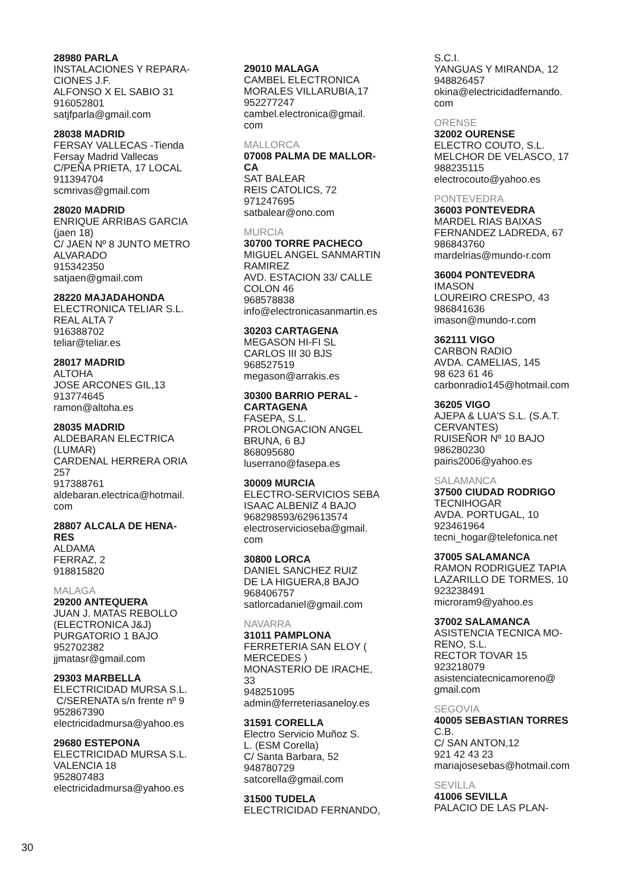28980 PARLA
INSTALACIONES Y REPARA-
CIONES J.F.
ALFONSO X EL SABIO 31
916052801
satjfparla@gmail.com
28038 MADRID
FERSAY VALLECAS -Tienda
Fersay Madrid Vallecas
C/PEÑA PRIETA, 17 LOCAL
911394704
scmrivas@gmail.com
28020 MADRID
ENRIQUE ARRIBAS GARCIA
(jaen 18)
C/ JAEN Nº 8 JUNTO METRO
ALVARADO
915342350
satjaen@gmail.com
28220 MAJADAHONDA
ELECTRONICA TELIAR S.L.
REAL ALTA 7
916388702
teliar@teliar.es
28017 MADRID
ALTOHA
JOSE ARCONES GIL,13
913774645
ramon@altoha.es
28035 MADRID
ALDEBARAN ELECTRICA
(LUMAR)
CARDENAL HERRERA ORIA
257
917388761
aldebaran.electrica@hotmail.
com
28807 ALCALA DE HENA-
RES
ALDAMA
FERRAZ, 2
918815820
MALAGA
29200 ANTEQUERA
JUAN J. MATAS REBOLLO
(ELECTRONICA J&J)
PURGATORIO 1 BAJO
952702382
jjmatasr@gmail.com
29303 MARBELLA
ELECTRICIDAD MURSA S.L.
C/SERENATA s/n frente nº 9
952867390
electricidadmursa@yahoo.es
29680 ESTEPONA
ELECTRICIDAD MURSA S.L.
VALENCIA 18
952807483
electricidadmursa@yahoo.es
29010 MALAGA
CAMBEL ELECTRONICA
MORALES VILLARUBIA,17
952277247
cambel.electronica@gmail.
com
MALLORCA
07008 PALMA DE MALLOR-
CA
SAT BALEAR
REIS CATOLICS, 72
971247695
satbalear@ono.com
MURCIA
30700 TORRE PACHECO
MIGUEL ANGEL SANMARTIN
RAMIREZ
AVD. ESTACION 33/ CALLE
COLON 46
968578838
info@electronicasanmartin.es
30203 CARTAGENA
MEGASON HI-FI SL
CARLOS III 30 BJS
968527519
megason@arrakis.es
30300 BARRIO PERAL -
CARTAGENA
FASEPA, S.L.
PROLONGACION ANGEL
BRUNA, 6 BJ
868095680
luserrano@fasepa.es
30009 MURCIA
ELECTRO-SERVICIOS SEBA
ISAAC ALBENIZ 4 BAJO
968298593/629613574
electroservicioseba@gmail.
com
30800 LORCA
DANIEL SANCHEZ RUIZ
DE LA HIGUERA,8 BAJO
968406757
satlorcadaniel@gmail.com
NAVARRA
31011 PAMPLONA
FERRETERIA SAN ELOY (
MERCEDES )
MONASTERIO DE IRACHE,
33
948251095
admin@ferreteriasaneloy.es
31591 CORELLA
Electro Servicio Muñoz S.
L. (ESM Corella)
C/ Santa Barbara, 52
948780729
satcorella@gmail.com
31500 TUDELA
ELECTRICIDAD FERNANDO,
S.C.I.
YANGUAS Y MIRANDA, 12
948826457
okina@electricidadfernando.
com
ORENSE
32002 OURENSE
ELECTRO COUTO, S.L.
MELCHOR DE VELASCO, 17
988235115
electrocouto@yahoo.es
PONTEVEDRA
36003 PONTEVEDRA
MARDEL RIAS BAIXAS
FERNANDEZ LADREDA, 67
986843760
mardelrias@mundo-r.com
36004 PONTEVEDRA
IMASON
LOUREIRO CRESPO, 43
986841636
imason@mundo-r.com
362111 VIGO
CARBON RADIO
AVDA. CAMELIAS, 145
98 623 61 46
carbonradio145@hotmail.com
36205 VIGO
AJEPA & LUA'S S.L. (S.A.T.
CERVANTES)
RUISEÑOR Nº 10 BAJO
986280230
pairis2006@yahoo.es
SALAMANCA
37500 CIUDAD RODRIGO
TECNIHOGAR
AVDA. PORTUGAL, 10
923461964
tecni_hogar@telefonica.net
37005 SALAMANCA
RAMON RODRIGUEZ TAPIA
LAZARILLO DE TORMES, 10
923238491
microram9@yahoo.es
37002 SALAMANCA
ASISTENCIA TECNICA MO-
RENO, S.L.
RECTOR TOVAR 15
923218079
asistenciatecnicamoreno@
gmail.com
SEGOVIA
40005 SEBASTIAN TORRES
C.B.
C/ SAN ANTON,12
921 42 43 23
mariajosesebas@hotmail.com
SEVILLA
41006 SEVILLA
PALACIO DE LAS PLAN-
30